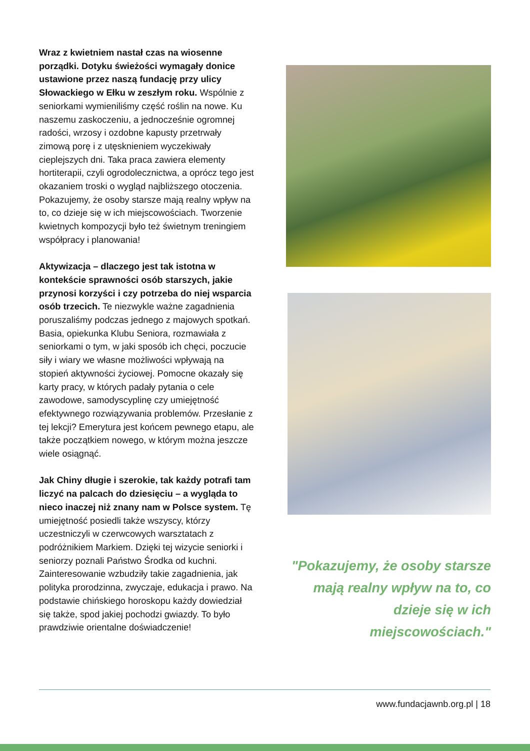Wraz z kwietniem nastał czas na wiosenne porządki. Dotyku świeżości wymagały donice ustawione przez naszą fundację przy ulicy Słowackiego w Ełku w zeszłym roku. Wspólnie z seniorkami wymieniliśmy część roślin na nowe. Ku naszemu zaskoczeniu, a jednocześnie ogromnej radości, wrzosy i ozdobne kapusty przetrwały zimową porę i z utęsknieniem wyczekiwały cieplejszych dni. Taka praca zawiera elementy hortiterapii, czyli ogrodolecznictwa, a oprócz tego jest okazaniem troski o wygląd najbliższego otoczenia. Pokazujemy, że osoby starsze mają realny wpływ na to, co dzieje się w ich miejscowościach. Tworzenie kwietnych kompozycji było też świetnym treningiem współpracy i planowania!
Aktywizacja – dlaczego jest tak istotna w kontekście sprawności osób starszych, jakie przynosi korzyści i czy potrzeba do niej wsparcia osób trzecich. Te niezwykle ważne zagadnienia poruszaliśmy podczas jednego z majowych spotkań. Basia, opiekunka Klubu Seniora, rozmawiała z seniorkami o tym, w jaki sposób ich chęci, poczucie siły i wiary we własne możliwości wpływają na stopień aktywności życiowej. Pomocne okazały się karty pracy, w których padały pytania o cele zawodowe, samodyscyplinę czy umiejętność efektywnego rozwiązywania problemów. Przesłanie z tej lekcji? Emerytura jest końcem pewnego etapu, ale także początkiem nowego, w którym można jeszcze wiele osiągnąć.
Jak Chiny długie i szerokie, tak każdy potrafi tam liczyć na palcach do dziesięciu – a wygląda to nieco inaczej niż znany nam w Polsce system. Tę umiejętność posiedli także wszyscy, którzy uczestniczyli w czerwcowych warsztatach z podróżnikiem Markiem. Dzięki tej wizycie seniorki i seniorzy poznali Państwo Środka od kuchni. Zainteresowanie wzbudziły takie zagadnienia, jak polityka prorodzinna, zwyczaje, edukacja i prawo. Na podstawie chińskiego horoskopu każdy dowiedział się także, spod jakiej pochodzi gwiazdy. To było prawdziwie orientalne doświadczenie!
"Pokazujemy, że osoby starsze
mają realny wpływ na to, co
dzieje się w ich miejscowościach."
www.fundacjawnb.org.pl | 18